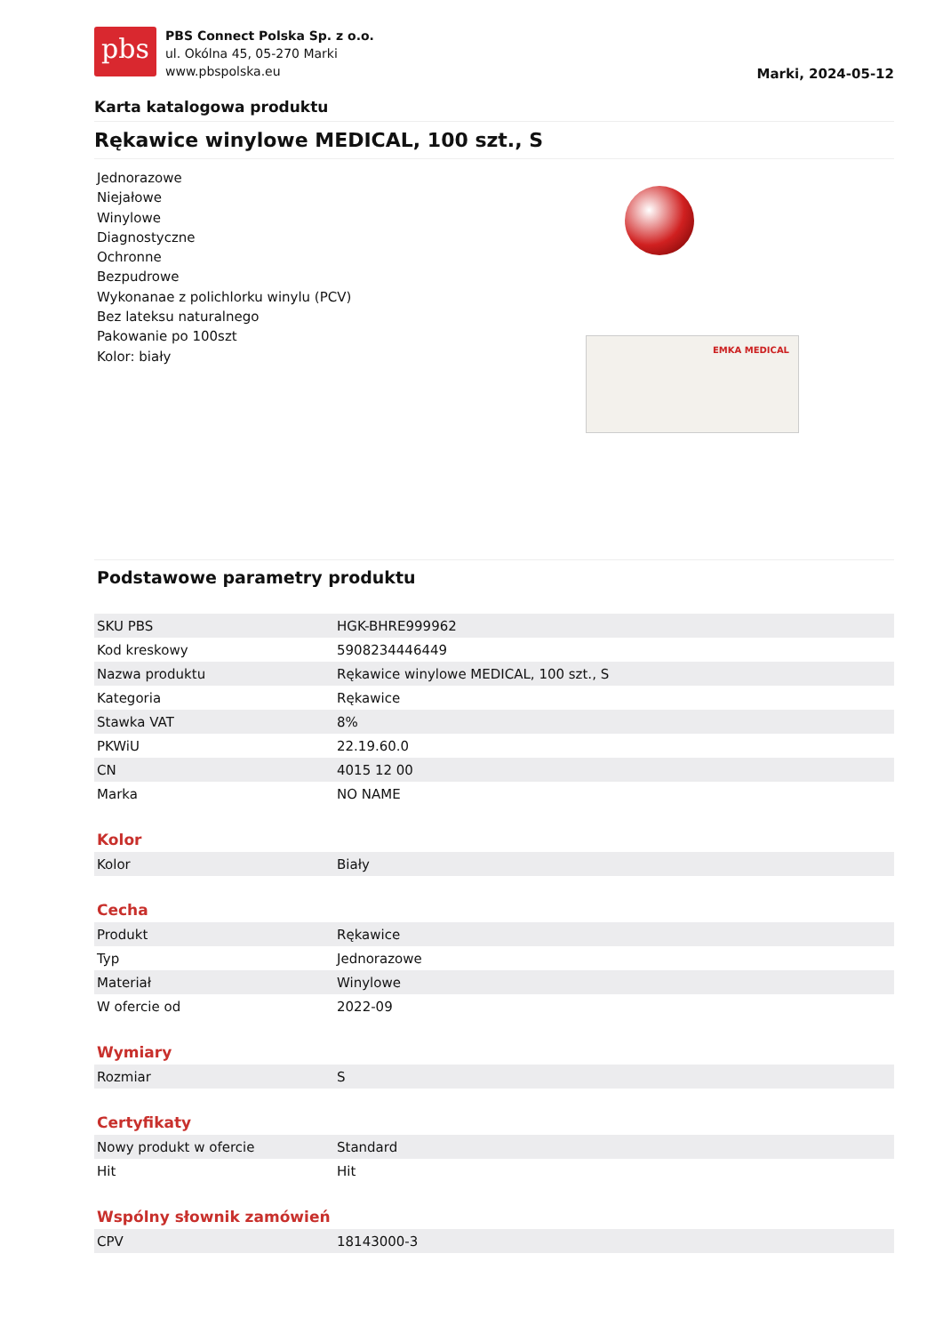pbs
PBS Connect Polska Sp. z o.o.
ul. Okólna 45, 05-270 Marki
www.pbspolska.eu
Marki, 2024-05-12
Karta katalogowa produktu
Rękawice winylowe MEDICAL, 100 szt., S
Jednorazowe
Niejałowe
Winylowe
Diagnostyczne
Ochronne
Bezpudrowe
Wykonanae z polichlorku winylu (PCV)
Bez lateksu naturalnego
Pakowanie po 100szt
Kolor: biały
EMKA MEDICAL
Podstawowe parametry produktu
| SKU PBS | HGK-BHRE999962 |
| Kod kreskowy | 5908234446449 |
| Nazwa produktu | Rękawice winylowe MEDICAL, 100 szt., S |
| Kategoria | Rękawice |
| Stawka VAT | 8% |
| PKWiU | 22.19.60.0 |
| CN | 4015 12 00 |
| Marka | NO NAME |
Kolor
| Kolor | Biały |
Cecha
| Produkt | Rękawice |
| Typ | Jednorazowe |
| Materiał | Winylowe |
| W ofercie od | 2022-09 |
Wymiary
| Rozmiar | S |
Certyfikaty
| Nowy produkt w ofercie | Standard |
| Hit | Hit |
Wspólny słownik zamówień
| CPV | 18143000-3 |